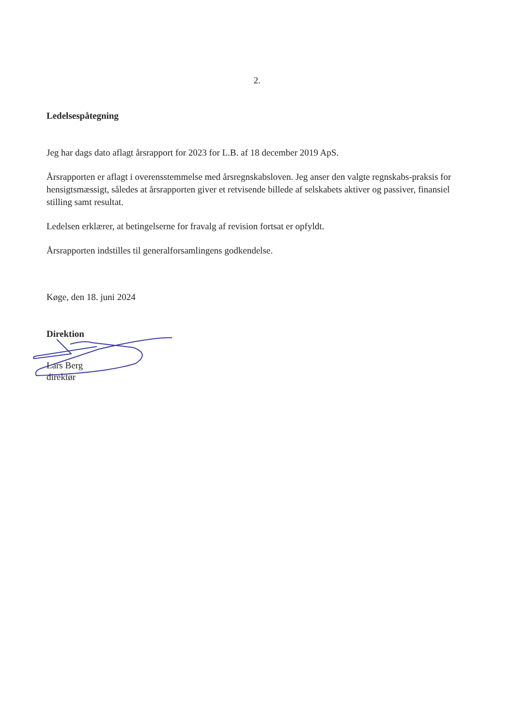2.
Ledelsespåtegning
Jeg har dags dato aflagt årsrapport for 2023 for L.B. af 18 december 2019 ApS.
Årsrapporten er aflagt i overensstemmelse med årsregnskabsloven. Jeg anser den valgte regnskabs-praksis for hensigtsmæssigt, således at årsrapporten giver et retvisende billede af selskabets aktiver og passiver, finansiel stilling samt resultat.
Ledelsen erklærer, at betingelserne for fravalg af revision fortsat er opfyldt.
Årsrapporten indstilles til generalforsamlingens godkendelse.
Køge, den 18. juni 2024
Direktion
Lars Berg
direktør